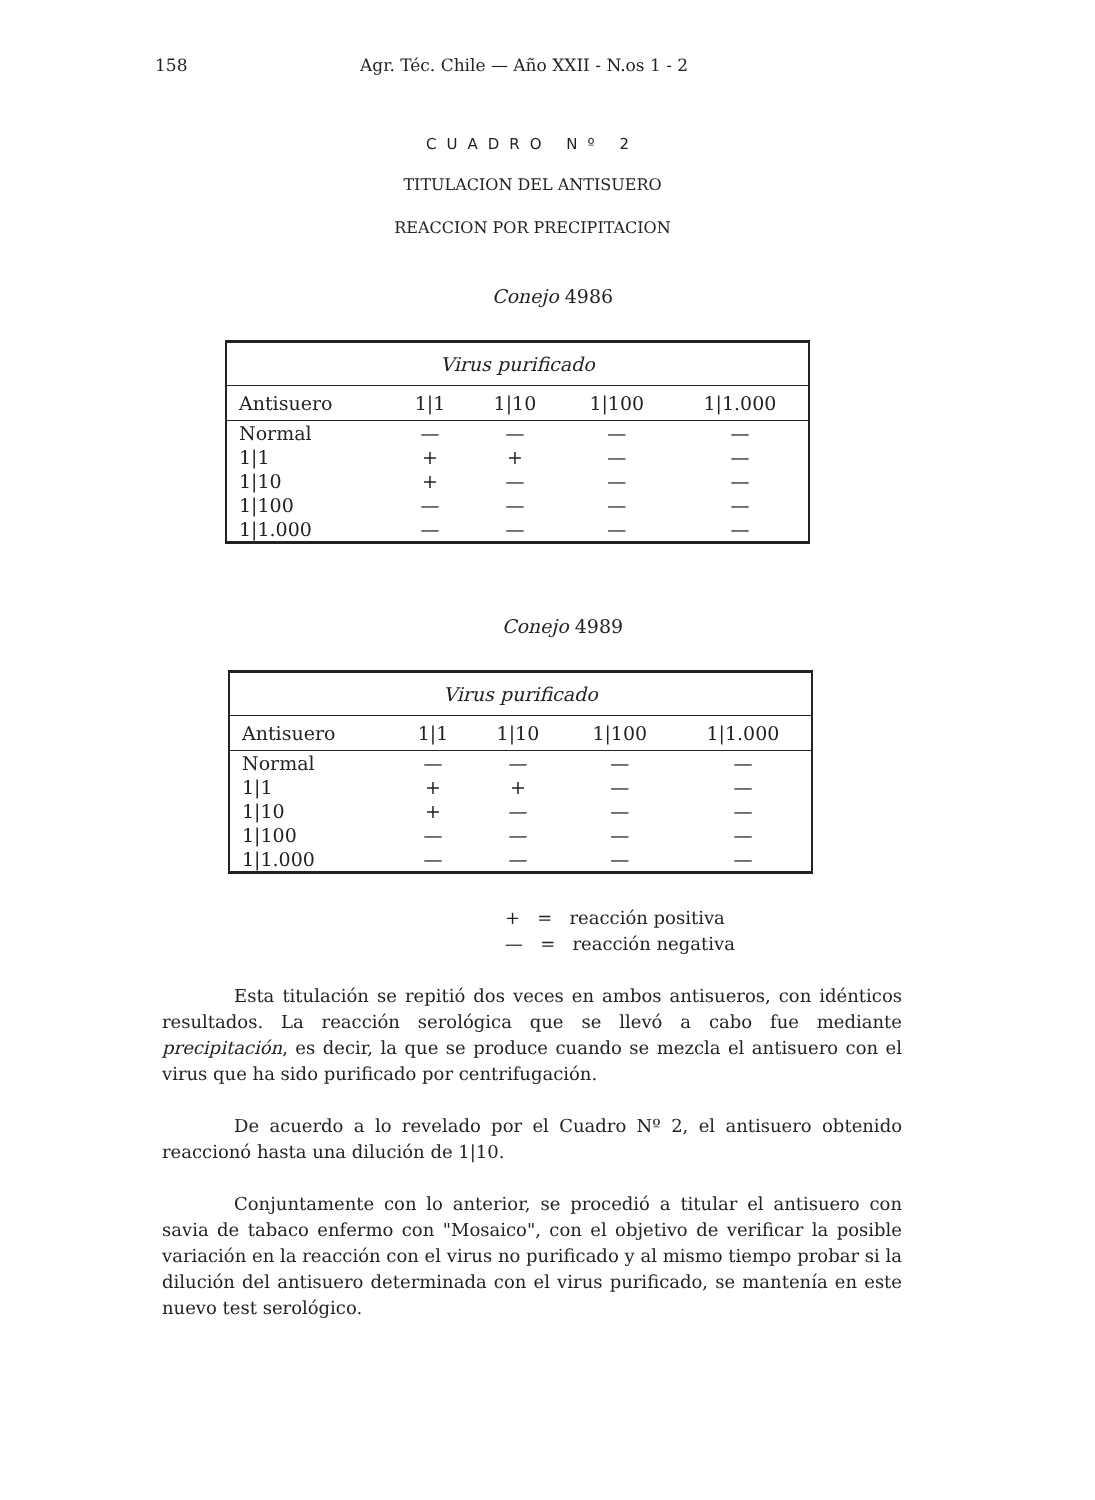158 Agr. Téc. Chile — Año XXII - N.os 1 - 2
CUADRO Nº 2
TITULACION DEL ANTISUERO
REACCION POR PRECIPITACION
Conejo 4986
| Virus purificado | | | | |
| --- | --- | --- | --- | --- |
| Antisuero | 1/1 | 1/10 | 1/100 | 1/1.000 |
| Normal | — | — | — | — |
| 1/1 | + | + | — | — |
| 1/10 | + | — | — | — |
| 1/100 | — | — | — | — |
| 1/1.000 | — | — | — | — |
Conejo 4989
| Virus purificado | | | | |
| --- | --- | --- | --- | --- |
| Antisuero | 1/1 | 1/10 | 1/100 | 1/1.000 |
| Normal | — | — | — | — |
| 1/1 | + | + | — | — |
| 1/10 | + | — | — | — |
| 1/100 | — | — | — | — |
| 1/1.000 | — | — | — | — |
+ = reacción positiva
— = reacción negativa
Esta titulación se repitió dos veces en ambos antisueros, con idénticos resultados. La reacción serológica que se llevó a cabo fue mediante precipitación, es decir, la que se produce cuando se mezcla el antisuero con el virus que ha sido purificado por centrifugación.
De acuerdo a lo revelado por el Cuadro Nº 2, el antisuero obtenido reaccionó hasta una dilución de 1|10.
Conjuntamente con lo anterior, se procedió a titular el antisuero con savia de tabaco enfermo con "Mosaico", con el objetivo de verificar la posible variación en la reacción con el virus no purificado y al mismo tiempo probar si la dilución del antisuero determinada con el virus purificado, se mantenía en este nuevo test serológico.